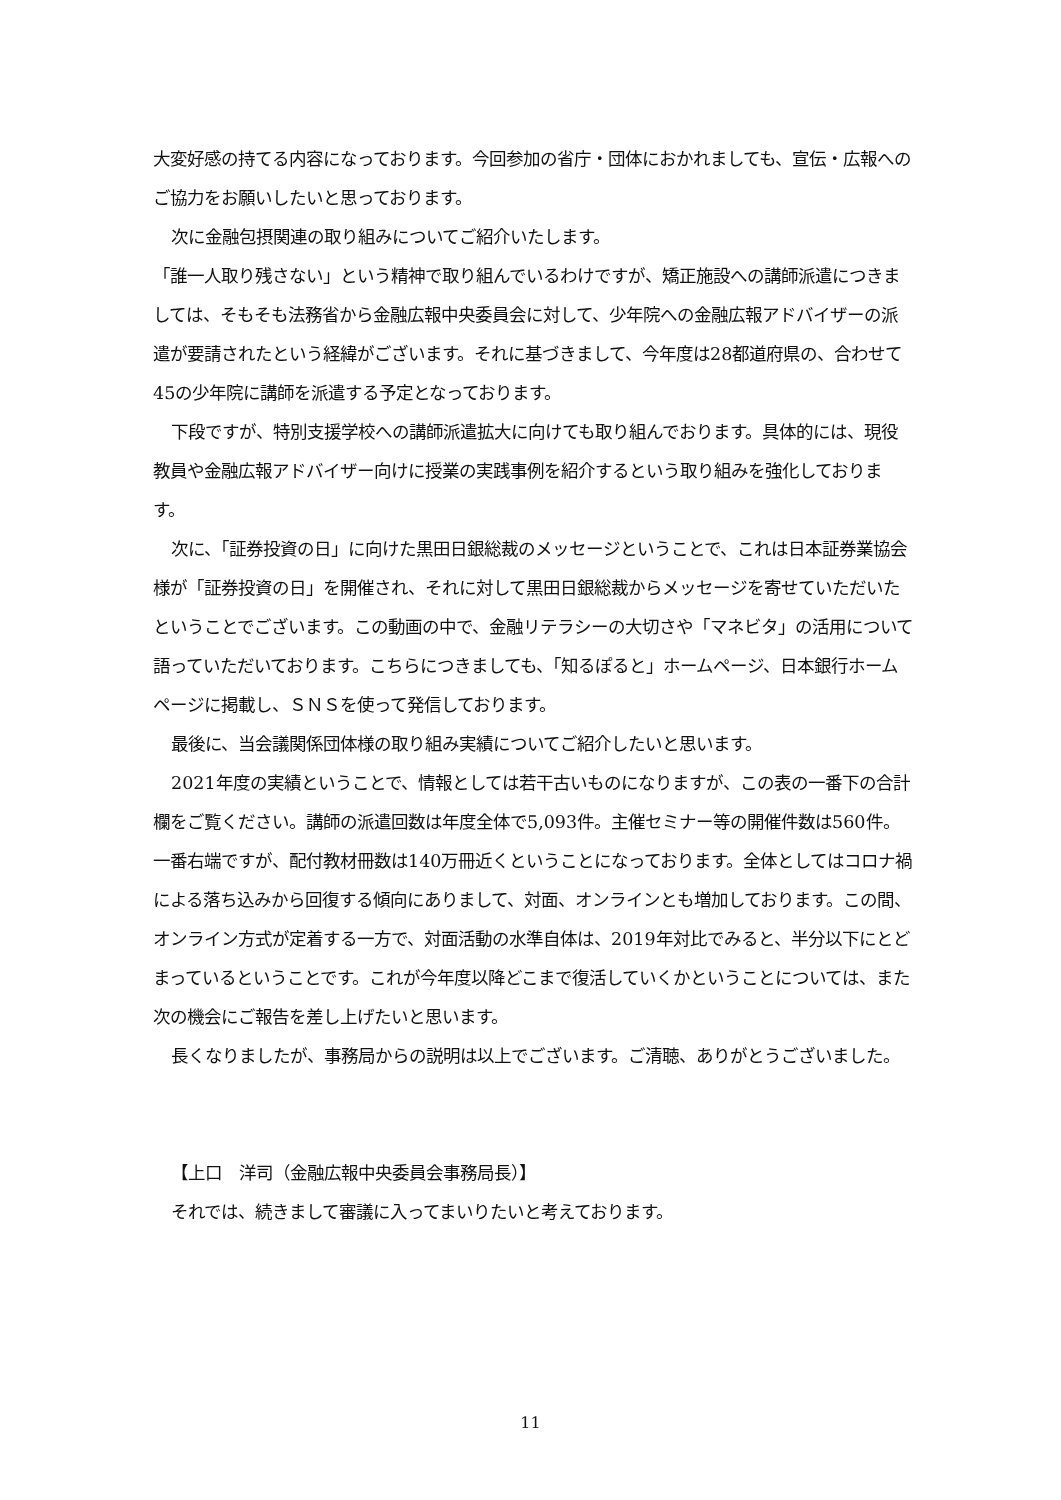大変好感の持てる内容になっております。今回参加の省庁・団体におかれましても、宣伝・広報へのご協力をお願いしたいと思っております。
次に金融包摂関連の取り組みについてご紹介いたします。
「誰一人取り残さない」という精神で取り組んでいるわけですが、矯正施設への講師派遣につきましては、そもそも法務省から金融広報中央委員会に対して、少年院への金融広報アドバイザーの派遣が要請されたという経緯がございます。それに基づきまして、今年度は28都道府県の、合わせて45の少年院に講師を派遣する予定となっております。
下段ですが、特別支援学校への講師派遣拡大に向けても取り組んでおります。具体的には、現役教員や金融広報アドバイザー向けに授業の実践事例を紹介するという取り組みを強化しております。
次に、「証券投資の日」に向けた黒田日銀総裁のメッセージということで、これは日本証券業協会様が「証券投資の日」を開催され、それに対して黒田日銀総裁からメッセージを寄せていただいたということでございます。この動画の中で、金融リテラシーの大切さや「マネビタ」の活用について語っていただいております。こちらにつきましても、「知るぽると」ホームページ、日本銀行ホームページに掲載し、ＳＮＳを使って発信しております。
最後に、当会議関係団体様の取り組み実績についてご紹介したいと思います。
2021年度の実績ということで、情報としては若干古いものになりますが、この表の一番下の合計欄をご覧ください。講師の派遣回数は年度全体で5,093件。主催セミナー等の開催件数は560件。一番右端ですが、配付教材冊数は140万冊近くということになっております。全体としてはコロナ禍による落ち込みから回復する傾向にありまして、対面、オンラインとも増加しております。この間、オンライン方式が定着する一方で、対面活動の水準自体は、2019年対比でみると、半分以下にとどまっているということです。これが今年度以降どこまで復活していくかということについては、また次の機会にご報告を差し上げたいと思います。
長くなりましたが、事務局からの説明は以上でございます。ご清聴、ありがとうございました。
【上口　洋司（金融広報中央委員会事務局長）】
それでは、続きまして審議に入ってまいりたいと考えております。
11